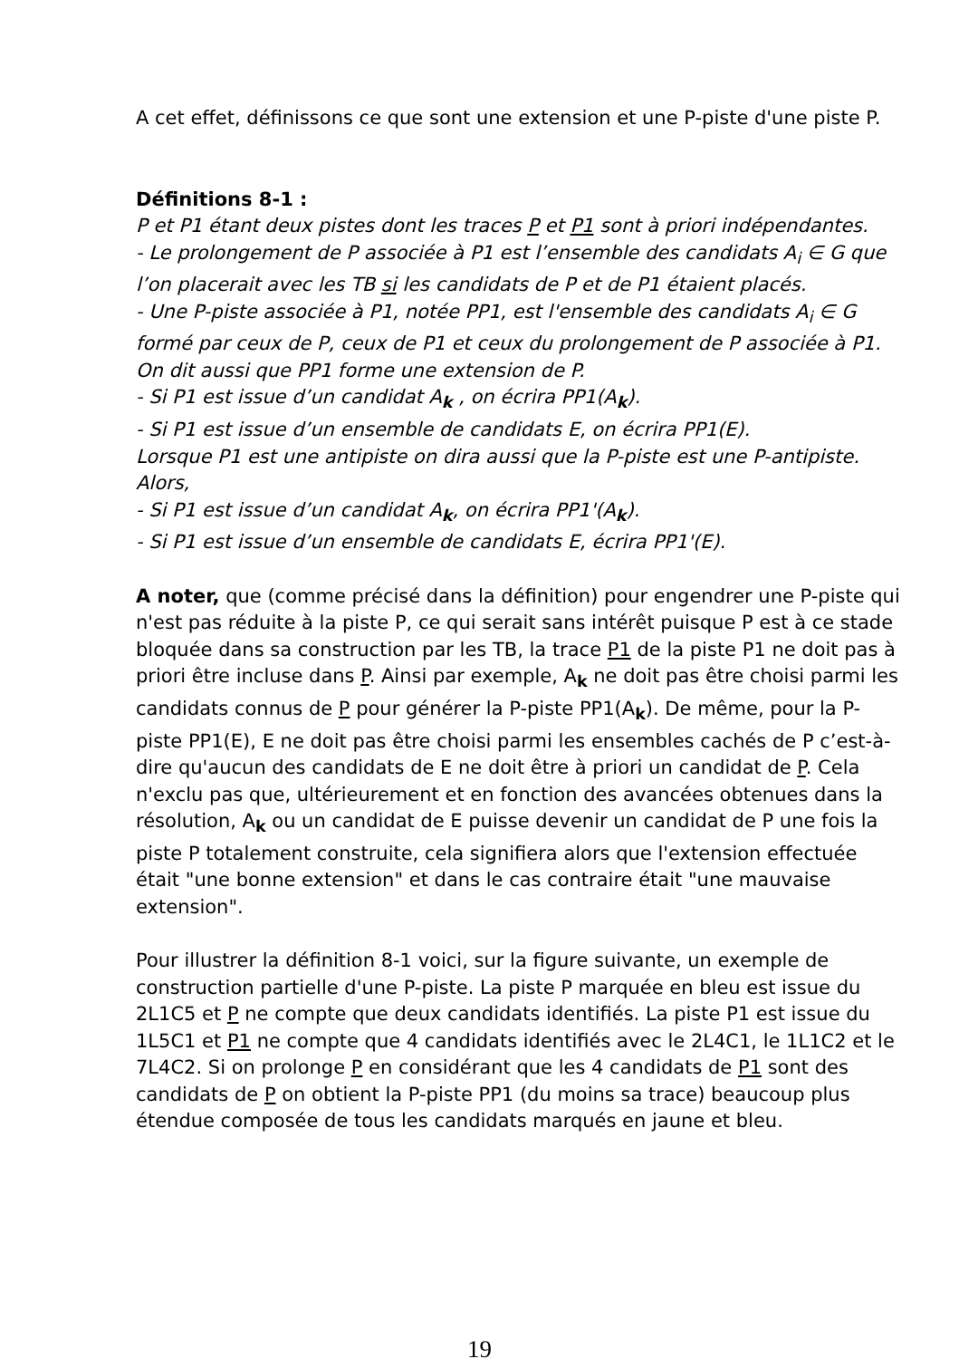A cet effet, définissons ce que sont une extension et une P-piste d'une piste P.
Définitions 8-1 :
P et P1 étant deux pistes dont les traces P et P1 sont à priori indépendantes.
- Le prolongement de P associée à P1 est l’ensemble des candidats A<sub>i</sub> ∈ G que l’on placerait avec les TB si les candidats de P et de P1 étaient placés.
- Une P-piste associée à P1, notée PP1, est l'ensemble des candidats A<sub>i</sub> ∈ G formé par ceux de P, ceux de P1 et ceux du prolongement de P associée à P1.
On dit aussi que PP1 forme une extension de P.
- Si P1 est issue d’un candidat A<sub>k</sub> , on écrira PP1(A<sub>k</sub>).
- Si P1 est issue d’un ensemble de candidats E, on écrira PP1(E).
Lorsque P1 est une antipiste on dira aussi que la P-piste est une P-antipiste. Alors,
- Si P1 est issue d’un candidat A<sub>k</sub>, on écrira PP1'(A<sub>k</sub>).
- Si P1 est issue d’un ensemble de candidats E, écrira PP1'(E).
A noter, que (comme précisé dans la définition) pour engendrer une P-piste qui n'est pas réduite à la piste P, ce qui serait sans intérêt puisque P est à ce stade bloquée dans sa construction par les TB, la trace P1 de la piste P1 ne doit pas à priori être incluse dans P. Ainsi par exemple, A<sub>k</sub> ne doit pas être choisi parmi les candidats connus de P pour générer la P-piste PP1(A<sub>k</sub>). De même, pour la P-piste PP1(E), E ne doit pas être choisi parmi les ensembles cachés de P c’est-à-dire qu'aucun des candidats de E ne doit être à priori un candidat de P. Cela n'exclu pas que, ultérieurement et en fonction des avancées obtenues dans la résolution, A<sub>k</sub> ou un candidat de E puisse devenir un candidat de P une fois la piste P totalement construite, cela signifiera alors que l'extension effectuée était "une bonne extension" et dans le cas contraire était "une mauvaise extension".
Pour illustrer la définition 8-1 voici, sur la figure suivante, un exemple de construction partielle d'une P-piste. La piste P marquée en bleu est issue du 2L1C5 et P ne compte que deux candidats identifiés. La piste P1 est issue du 1L5C1 et P1 ne compte que 4 candidats identifiés avec le 2L4C1, le 1L1C2 et le 7L4C2. Si on prolonge P en considérant que les 4 candidats de P1 sont des candidats de P on obtient la P-piste PP1 (du moins sa trace) beaucoup plus étendue composée de tous les candidats marqués en jaune et bleu.
19